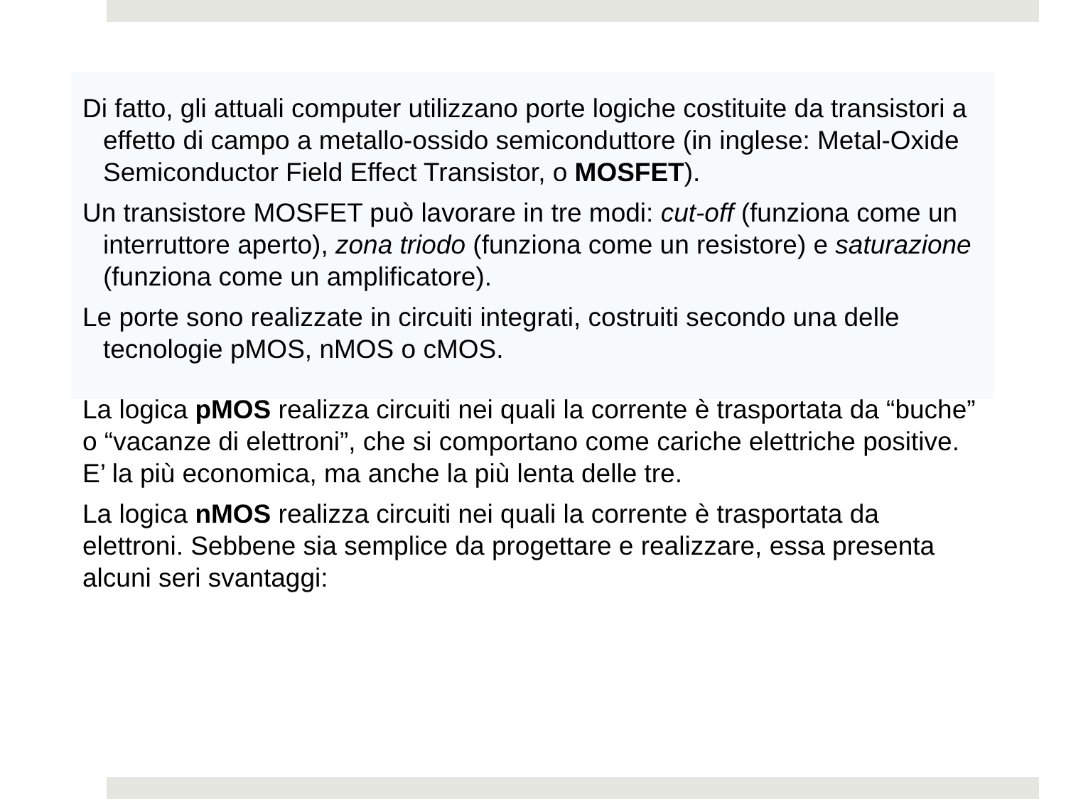Di fatto, gli attuali computer utilizzano porte logiche costituite da transistori a effetto di campo a metallo-ossido semiconduttore (in inglese: Metal-Oxide Semiconductor Field Effect Transistor, o MOSFET).
Un transistore MOSFET può lavorare in tre modi: cut-off (funziona come un interruttore aperto), zona triodo (funziona come un resistore) e saturazione (funziona come un amplificatore).
Le porte sono realizzate in circuiti integrati, costruiti secondo una delle tecnologie pMOS, nMOS o cMOS.
La logica pMOS realizza circuiti nei quali la corrente è trasportata da “buche” o “vacanze di elettroni”, che si comportano come cariche elettriche positive. E’ la più economica, ma anche la più lenta delle tre.
La logica nMOS realizza circuiti nei quali la corrente è trasportata da elettroni. Sebbene sia semplice da progettare e realizzare, essa presenta alcuni seri svantaggi: